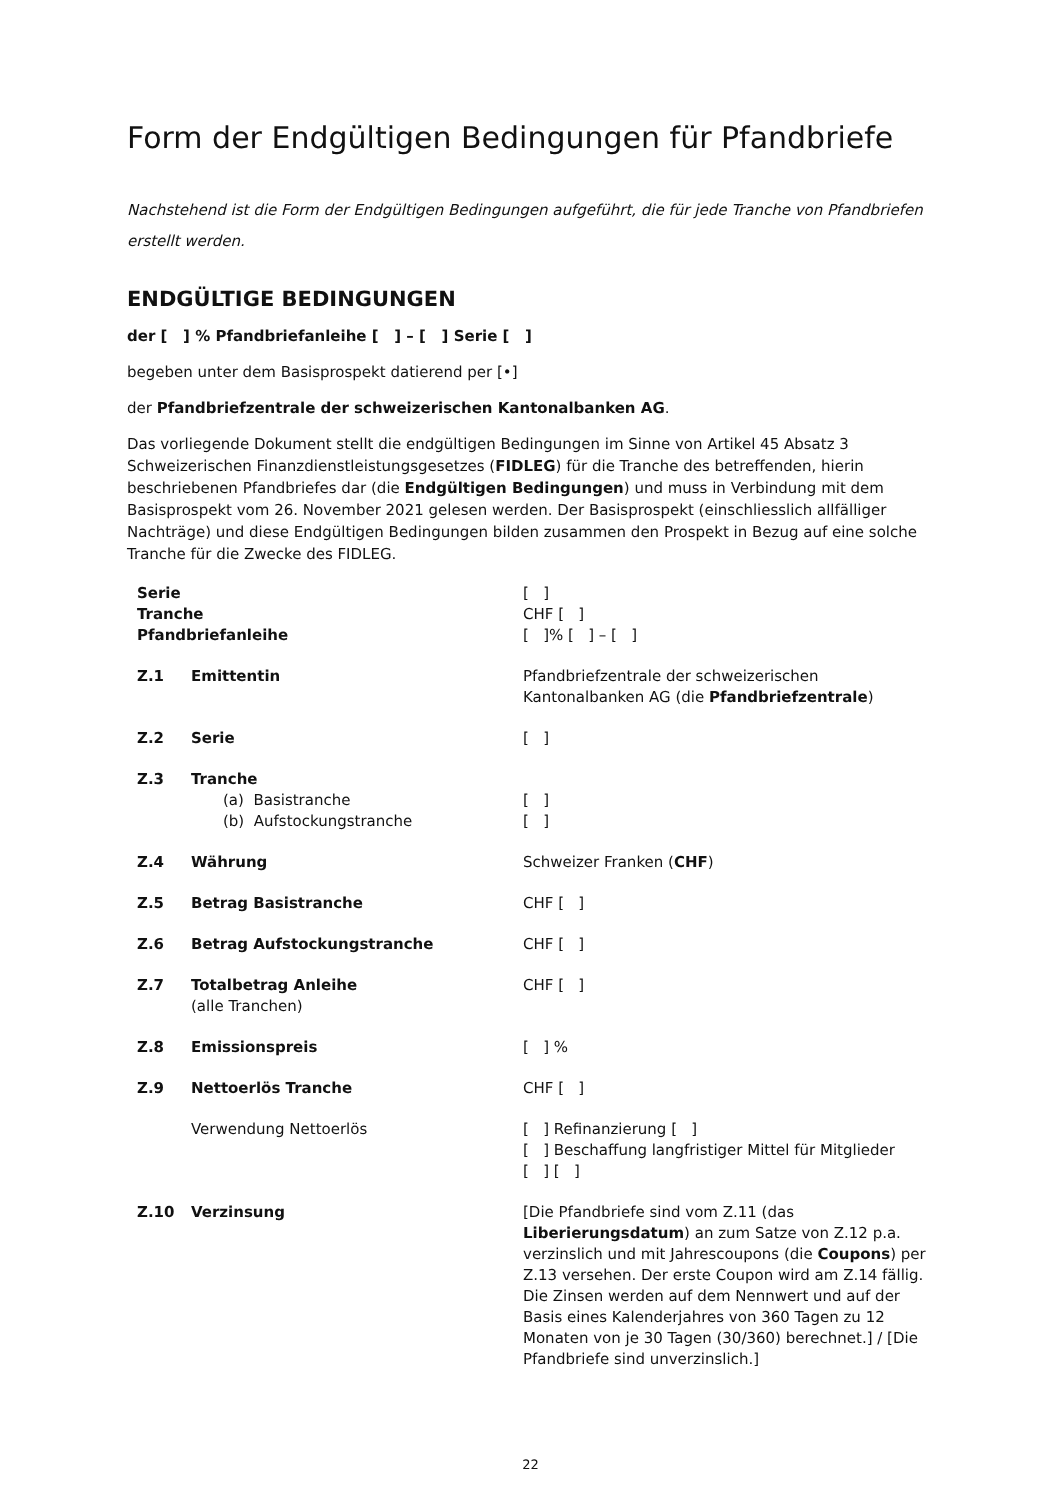Form der Endgültigen Bedingungen für Pfandbriefe
Nachstehend ist die Form der Endgültigen Bedingungen aufgeführt, die für jede Tranche von Pfandbriefen erstellt werden.
ENDGÜLTIGE BEDINGUNGEN
der [ ] % Pfandbriefanleihe [ ] – [ ] Serie [ ]
begeben unter dem Basisprospekt datierend per [•]
der Pfandbriefzentrale der schweizerischen Kantonalbanken AG.
Das vorliegende Dokument stellt die endgültigen Bedingungen im Sinne von Artikel 45 Absatz 3 Schweizerischen Finanzdienstleistungsgesetzes (FIDLEG) für die Tranche des betreffenden, hierin beschriebenen Pfandbriefes dar (die Endgültigen Bedingungen) und muss in Verbindung mit dem Basisprospekt vom 26. November 2021 gelesen werden. Der Basisprospekt (einschliesslich allfälliger Nachträge) und diese Endgültigen Bedingungen bilden zusammen den Prospekt in Bezug auf eine solche Tranche für die Zwecke des FIDLEG.
| Serie | | [ ] |
| Tranche | | CHF [ ] |
| Pfandbriefanleihe | | [ ]% [ ] – [ ] |
| Z.1 | Emittentin | Pfandbriefzentrale der schweizerischen Kantonalbanken AG (die Pfandbriefzentrale ) |
| Z.2 | Serie | [ ] |
| Z.3 | Tranche | |
| | (a) Basistranche | [ ] |
| | (b) Aufstockungstranche | [ ] |
| Z.4 | Währung | Schweizer Franken ( CHF ) |
| Z.5 | Betrag Basistranche | CHF [ ] |
| Z.6 | Betrag Aufstockungstranche | CHF [ ] |
| Z.7 | Totalbetrag Anleihe (alle Tranchen) | CHF [ ] |
| Z.8 | Emissionspreis | [ ] % |
| Z.9 | Nettoerlös Tranche | CHF [ ] |
| | Verwendung Nettoerlös | [ ] Refinanzierung [ ] [ ] Beschaffung langfristiger Mittel für Mitglieder [ ] [ ] |
| Z.10 | Verzinsung | [Die Pfandbriefe sind vom Z.11 (das Liberierungsdatum ) an zum Satze von Z.12 p.a. verzinslich und mit Jahrescoupons (die Coupons ) per Z.13 versehen. Der erste Coupon wird am Z.14 fällig. Die Zinsen werden auf dem Nennwert und auf der Basis eines Kalenderjahres von 360 Tagen zu 12 Monaten von je 30 Tagen (30/360) berechnet.] / [Die Pfandbriefe sind unverzinslich.] |
22